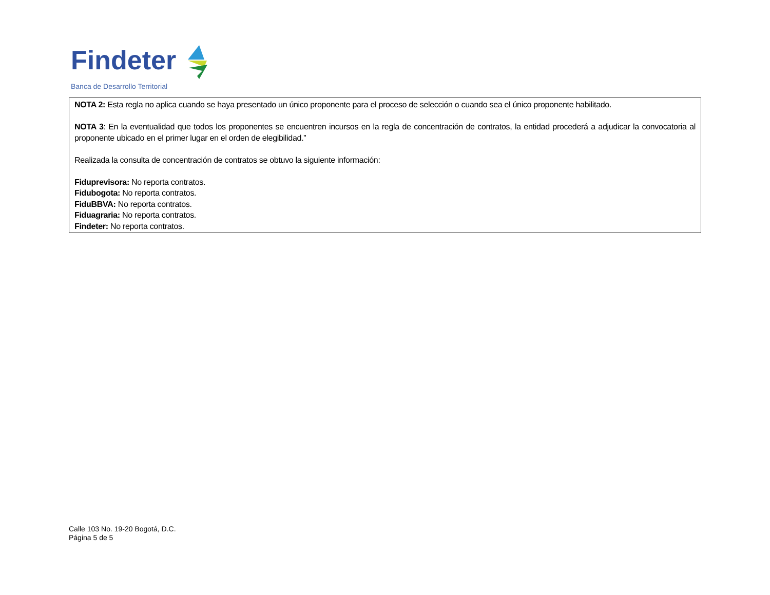Findeter
Banca de Desarrollo Territorial
NOTA 2: Esta regla no aplica cuando se haya presentado un único proponente para el proceso de selección o cuando sea el único proponente habilitado.
NOTA 3: En la eventualidad que todos los proponentes se encuentren incursos en la regla de concentración de contratos, la entidad procederá a adjudicar la convocatoria al proponente ubicado en el primer lugar en el orden de elegibilidad.”
Realizada la consulta de concentración de contratos se obtuvo la siguiente información:
Fiduprevisora: No reporta contratos.
Fidubogota: No reporta contratos.
FiduBBVA: No reporta contratos.
Fiduagraria: No reporta contratos.
Findeter: No reporta contratos.
Calle 103 No. 19-20 Bogotá, D.C.
Página 5 de 5